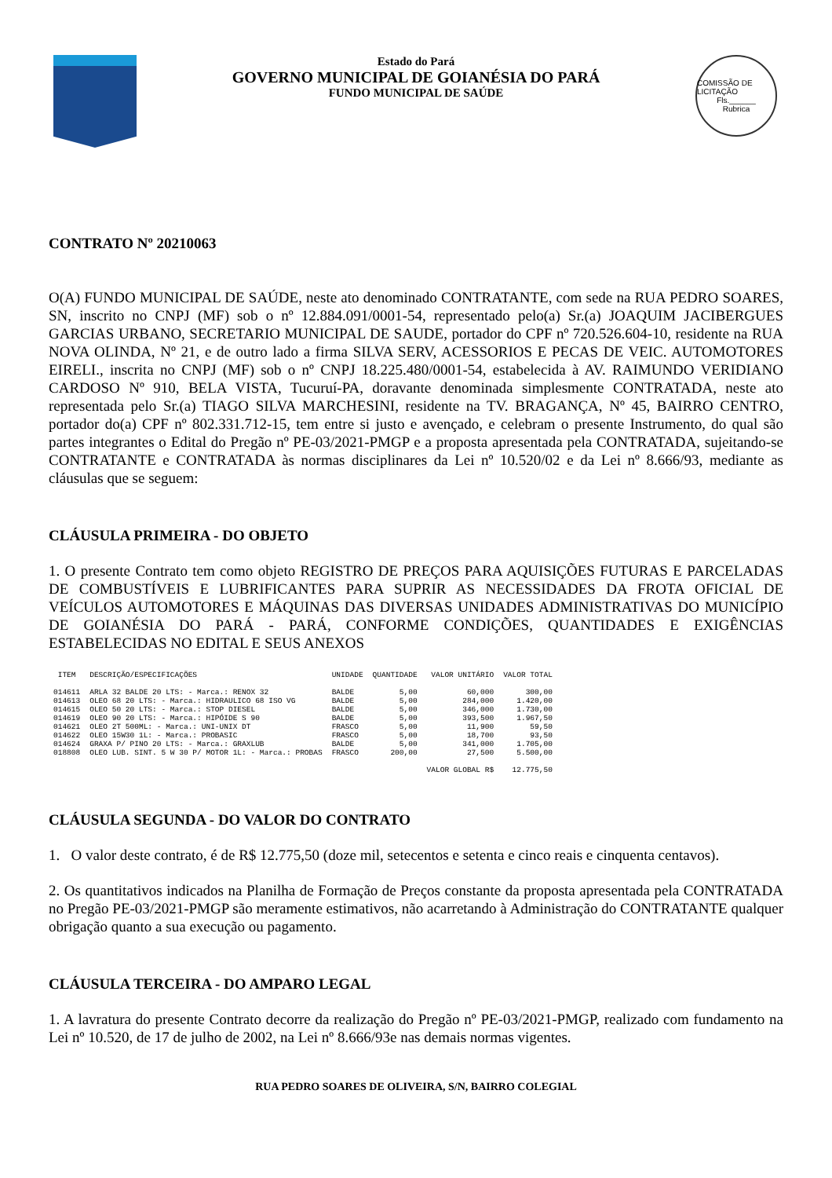Estado do Pará
GOVERNO MUNICIPAL DE GOIANÉSIA DO PARÁ
FUNDO MUNICIPAL DE SAÚDE
COMISSÃO DE LICITAÇÃO
Fls.______
Rubrica
CONTRATO Nº 20210063
O(A) FUNDO MUNICIPAL DE SAÚDE, neste ato denominado CONTRATANTE, com sede na RUA PEDRO SOARES, SN, inscrito no CNPJ (MF) sob o nº 12.884.091/0001-54, representado pelo(a) Sr.(a) JOAQUIM JACIBERGUES GARCIAS URBANO, SECRETARIO MUNICIPAL DE SAUDE, portador do CPF nº 720.526.604-10, residente na RUA NOVA OLINDA, Nº 21, e de outro lado a firma SILVA SERV, ACESSORIOS E PECAS DE VEIC. AUTOMOTORES EIRELI., inscrita no CNPJ (MF) sob o nº CNPJ 18.225.480/0001-54, estabelecida à AV. RAIMUNDO VERIDIANO CARDOSO Nº 910, BELA VISTA, Tucuruí-PA, doravante denominada simplesmente CONTRATADA, neste ato representada pelo Sr.(a) TIAGO SILVA MARCHESINI, residente na TV. BRAGANÇA, Nº 45, BAIRRO CENTRO, portador do(a) CPF nº 802.331.712-15, tem entre si justo e avençado, e celebram o presente Instrumento, do qual são partes integrantes o Edital do Pregão nº PE-03/2021-PMGP e a proposta apresentada pela CONTRATADA, sujeitando-se CONTRATANTE e CONTRATADA às normas disciplinares da Lei nº 10.520/02 e da Lei nº 8.666/93, mediante as cláusulas que se seguem:
CLÁUSULA PRIMEIRA - DO OBJETO
1. O presente Contrato tem como objeto REGISTRO DE PREÇOS PARA AQUISIÇÕES FUTURAS E PARCELADAS DE COMBUSTÍVEIS E LUBRIFICANTES PARA SUPRIR AS NECESSIDADES DA FROTA OFICIAL DE VEÍCULOS AUTOMOTORES E MÁQUINAS DAS DIVERSAS UNIDADES ADMINISTRATIVAS DO MUNICÍPIO DE GOIANÉSIA DO PARÁ - PARÁ, CONFORME CONDIÇÕES, QUANTIDADES E EXIGÊNCIAS ESTABELECIDAS NO EDITAL E SEUS ANEXOS
| ITEM | DESCRIÇÃO/ESPECIFICAÇÕES | UNIDADE | QUANTIDADE | VALOR UNITÁRIO | VALOR TOTAL |
| --- | --- | --- | --- | --- | --- |
| 014611 | ARLA 32 BALDE 20 LTS: - Marca.: RENOX 32 | BALDE | 5,00 | 60,000 | 300,00 |
| 014613 | OLEO 68 20 LTS: - Marca.: HIDRAULICO 68 ISO VG | BALDE | 5,00 | 284,000 | 1.420,00 |
| 014615 | OLEO 50 20 LTS: - Marca.: STOP DIESEL | BALDE | 5,00 | 346,000 | 1.730,00 |
| 014619 | OLEO 90 20 LTS: - Marca.: HIPÓIDE S 90 | BALDE | 5,00 | 393,500 | 1.967,50 |
| 014621 | OLEO 2T 500ML: - Marca.: UNI-UNIX DT | FRASCO | 5,00 | 11,900 | 59,50 |
| 014622 | OLEO 15W30 1L: - Marca.: PROBASIC | FRASCO | 5,00 | 18,700 | 93,50 |
| 014624 | GRAXA P/ PINO 20 LTS: - Marca.: GRAXLUB | BALDE | 5,00 | 341,000 | 1.705,00 |
| 018808 | OLEO LUB. SINT. 5 W 30 P/ MOTOR 1L: - Marca.: PROBAS | FRASCO | 200,00 | 27,500 | 5.500,00 |
| | | | | VALOR GLOBAL R$ | 12.775,50 |
CLÁUSULA SEGUNDA - DO VALOR DO CONTRATO
1. O valor deste contrato, é de R$ 12.775,50 (doze mil, setecentos e setenta e cinco reais e cinquenta centavos).
2. Os quantitativos indicados na Planilha de Formação de Preços constante da proposta apresentada pela CONTRATADA no Pregão PE-03/2021-PMGP são meramente estimativos, não acarretando à Administração do CONTRATANTE qualquer obrigação quanto a sua execução ou pagamento.
CLÁUSULA TERCEIRA - DO AMPARO LEGAL
1. A lavratura do presente Contrato decorre da realização do Pregão nº PE-03/2021-PMGP, realizado com fundamento na Lei nº 10.520, de 17 de julho de 2002, na Lei nº 8.666/93e nas demais normas vigentes.
RUA PEDRO SOARES DE OLIVEIRA, S/N, BAIRRO COLEGIAL